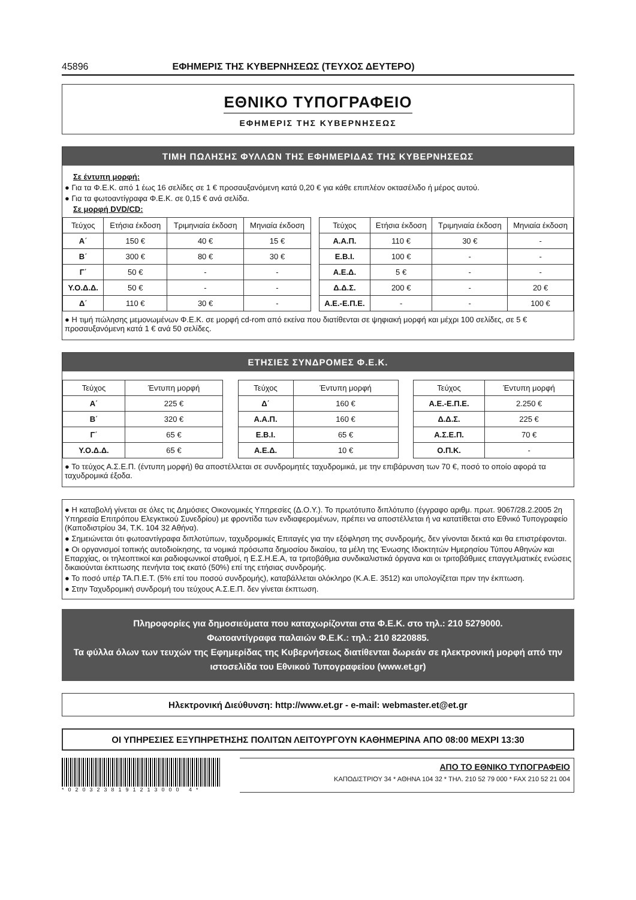45896 ΕΦΗΜΕΡΙΣ ΤΗΣ ΚΥΒΕΡΝΗΣΕΩΣ (ΤΕΥΧΟΣ ΔΕΥΤΕΡΟ)
ΕΘΝΙΚΟ ΤΥΠΟΓΡΑΦΕΙΟ
ΕΦΗΜΕΡΙΣ ΤΗΣ ΚΥΒΕΡΝΗΣΕΩΣ
ΤΙΜΗ ΠΩΛΗΣΗΣ ΦΥΛΛΩΝ ΤΗΣ ΕΦΗΜΕΡΙΔΑΣ ΤΗΣ ΚΥΒΕΡΝΗΣΕΩΣ
Σε έντυπη μορφή:
● Για τα Φ.Ε.Κ. από 1 έως 16 σελίδες σε 1 € προσαυξανόμενη κατά 0,20 € για κάθε επιπλέον οκτασέλιδο ή μέρος αυτού.
● Για τα φωτοαντίγραφα Φ.Ε.Κ. σε 0,15 € ανά σελίδα.
Σε μορφή DVD/CD:
| Τεύχος | Ετήσια έκδοση | Τριμηνιαία έκδοση | Μηνιαία έκδοση |
| --- | --- | --- | --- |
| Α΄ | 150 € | 40 € | 15 € |
| Β΄ | 300 € | 80 € | 30 € |
| Γ΄ | 50 € | - | - |
| Υ.Ο.Δ.Δ. | 50 € | - | - |
| Δ΄ | 110 € | 30 € | - |
| Τεύχος | Ετήσια έκδοση | Τριμηνιαία έκδοση | Μηνιαία έκδοση |
| --- | --- | --- | --- |
| Α.Α.Π. | 110 € | 30 € | - |
| Ε.Β.Ι. | 100 € | - | - |
| Α.Ε.Δ. | 5 € | - | - |
| Δ.Δ.Σ. | 200 € | - | 20 € |
| Α.Ε.-Ε.Π.Ε. | - | - | 100 € |
● Η τιμή πώλησης μεμονωμένων Φ.Ε.Κ. σε μορφή cd-rom από εκείνα που διατίθενται σε ψηφιακή μορφή και μέχρι 100 σελίδες, σε 5 € προσαυξανόμενη κατά 1 € ανά 50 σελίδες.
ΕΤΗΣΙΕΣ ΣΥΝΔΡΟΜΕΣ Φ.Ε.Κ.
| Τεύχος | Έντυπη μορφή |
| --- | --- |
| Α΄ | 225 € |
| Β΄ | 320 € |
| Γ΄ | 65 € |
| Υ.Ο.Δ.Δ. | 65 € |
| Τεύχος | Έντυπη μορφή |
| --- | --- |
| Δ΄ | 160 € |
| Α.Α.Π. | 160 € |
| Ε.Β.Ι. | 65 € |
| Α.Ε.Δ. | 10 € |
| Τεύχος | Έντυπη μορφή |
| --- | --- |
| Α.Ε.-Ε.Π.Ε. | 2.250 € |
| Δ.Δ.Σ. | 225 € |
| Α.Σ.Ε.Π. | 70 € |
| Ο.Π.Κ. | - |
● Το τεύχος Α.Σ.Ε.Π. (έντυπη μορφή) θα αποστέλλεται σε συνδρομητές ταχυδρομικά, με την επιβάρυνση των 70 €, ποσό το οποίο αφορά τα ταχυδρομικά έξοδα.
● Η καταβολή γίνεται σε όλες τις Δημόσιες Οικονομικές Υπηρεσίες (Δ.Ο.Υ.). Το πρωτότυπο διπλότυπο (έγγραφο αριθμ. πρωτ. 9067/28.2.2005 2η Υπηρεσία Επιτρόπου Ελεγκτικού Συνεδρίου) με φροντίδα των ενδιαφερομένων, πρέπει να αποστέλλεται ή να κατατίθεται στο Εθνικό Τυπογραφείο (Καποδιστρίου 34, Τ.Κ. 104 32 Αθήνα).
● Σημειώνεται ότι φωτοαντίγραφα διπλοτύπων, ταχυδρομικές Επιταγές για την εξόφληση της συνδρομής, δεν γίνονται δεκτά και θα επιστρέφονται.
● Οι οργανισμοί τοπικής αυτοδιοίκησης, τα νομικά πρόσωπα δημοσίου δικαίου, τα μέλη της Ένωσης Ιδιοκτητών Ημερησίου Τύπου Αθηνών και Επαρχίας, οι τηλεοπτικοί και ραδιοφωνικοί σταθμοί, η Ε.Σ.Η.Ε.Α, τα τριτοβάθμια συνδικαλιστικά όργανα και οι τριτοβάθμιες επαγγελματικές ενώσεις δικαιούνται έκπτωσης πενήντα τοις εκατό (50%) επί της ετήσιας συνδρομής.
● Το ποσό υπέρ ΤΑ.Π.Ε.Τ. (5% επί του ποσού συνδρομής), καταβάλλεται ολόκληρο (Κ.Α.Ε. 3512) και υπολογίζεται πριν την έκπτωση.
● Στην Ταχυδρομική συνδρομή του τεύχους Α.Σ.Ε.Π. δεν γίνεται έκπτωση.
Πληροφορίες για δημοσιεύματα που καταχωρίζονται στα Φ.Ε.Κ. στο τηλ.: 210 5279000.
Φωτοαντίγραφα παλαιών Φ.Ε.Κ.: τηλ.: 210 8220885.
Τα φύλλα όλων των τευχών της Εφημερίδας της Κυβερνήσεως διατίθενται δωρεάν σε ηλεκτρονική μορφή από την ιστοσελίδα του Εθνικού Τυπογραφείου (www.et.gr)
Ηλεκτρονική Διεύθυνση: http://www.et.gr - e-mail: webmaster.et@et.gr
ΟΙ ΥΠΗΡΕΣΙΕΣ ΕΞΥΠΗΡΕΤΗΣΗΣ ΠΟΛΙΤΩΝ ΛΕΙΤΟΥΡΓΟΥΝ ΚΑΘΗΜΕΡΙΝΑ ΑΠΟ 08:00 ΜΕΧΡΙ 13:30
*0203238191213000 4*
ΑΠΟ ΤΟ ΕΘΝΙΚΟ ΤΥΠΟΓΡΑΦΕΙΟ
ΚΑΠΟΔΙΣΤΡΙΟΥ 34 * ΑΘΗΝΑ 104 32 * ΤΗΛ. 210 52 79 000 * FAX 210 52 21 004